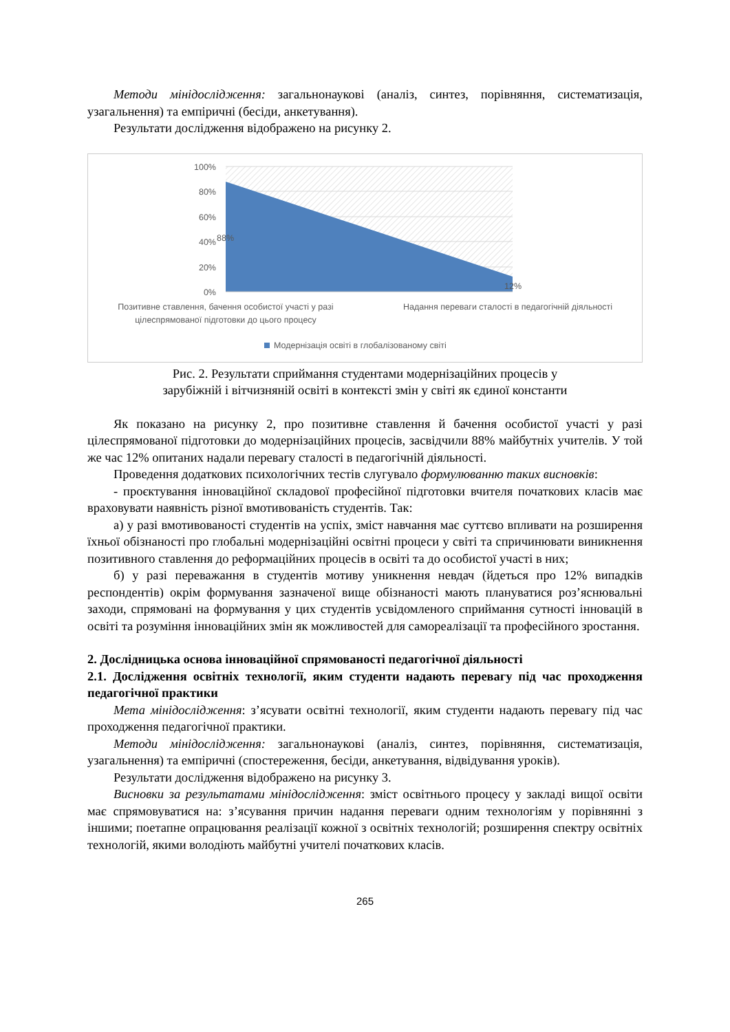Методи мінідослідження: загальнонаукові (аналіз, синтез, порівняння, систематизація, узагальнення) та емпіричні (бесіди, анкетування).
Результати дослідження відображено на рисунку 2.
100%
80%
60%
40%
20%
0%
88%
12%
Позитивне ставлення, бачення особистої участі у разі
цілеспрямованої підготовки до цього процесу
Надання переваги сталості в педагогічній діяльності
Модернізація освіті в глобалізованому світі
Рис. 2. Результати сприймання студентами модернізаційних процесів у
зарубіжній і вітчизняній освіті в контексті змін у світі як єдиної константи
Як показано на рисунку 2, про позитивне ставлення й бачення особистої участі у разі цілеспрямованої підготовки до модернізаційних процесів, засвідчили 88% майбутніх учителів. У той же час 12% опитаних надали перевагу сталості в педагогічній діяльності.
Проведення додаткових психологічних тестів слугувало формулюванню таких висновків:
- проєктування інноваційної складової професійної підготовки вчителя початкових класів має враховувати наявність різної вмотивованість студентів. Так:
а) у разі вмотивованості студентів на успіх, зміст навчання має суттєво впливати на розширення їхньої обізнаності про глобальні модернізаційні освітні процеси у світі та спричинювати виникнення позитивного ставлення до реформаційних процесів в освіті та до особистої участі в них;
б) у разі переважання в студентів мотиву уникнення невдач (йдеться про 12% випадків респондентів) окрім формування зазначеної вище обізнаності мають плануватися роз’яснювальні заходи, спрямовані на формування у цих студентів усвідомленого сприймання сутності інновацій в освіті та розуміння інноваційних змін як можливостей для самореалізації та професійного зростання.
2. Дослідницька основа інноваційної спрямованості педагогічної діяльності
2.1. Дослідження освітніх технології, яким студенти надають перевагу під час проходження педагогічної практики
Мета мінідослідження: з’ясувати освітні технології, яким студенти надають перевагу під час проходження педагогічної практики.
Методи мінідослідження: загальнонаукові (аналіз, синтез, порівняння, систематизація, узагальнення) та емпіричні (спостереження, бесіди, анкетування, відвідування уроків).
Результати дослідження відображено на рисунку 3.
Висновки за результатами мінідослідження: зміст освітнього процесу у закладі вищої освіти має спрямовуватися на: з’ясування причин надання переваги одним технологіям у порівнянні з іншими; поетапне опрацювання реалізації кожної з освітніх технологій; розширення спектру освітніх технологій, якими володіють майбутні учителі початкових класів.
265